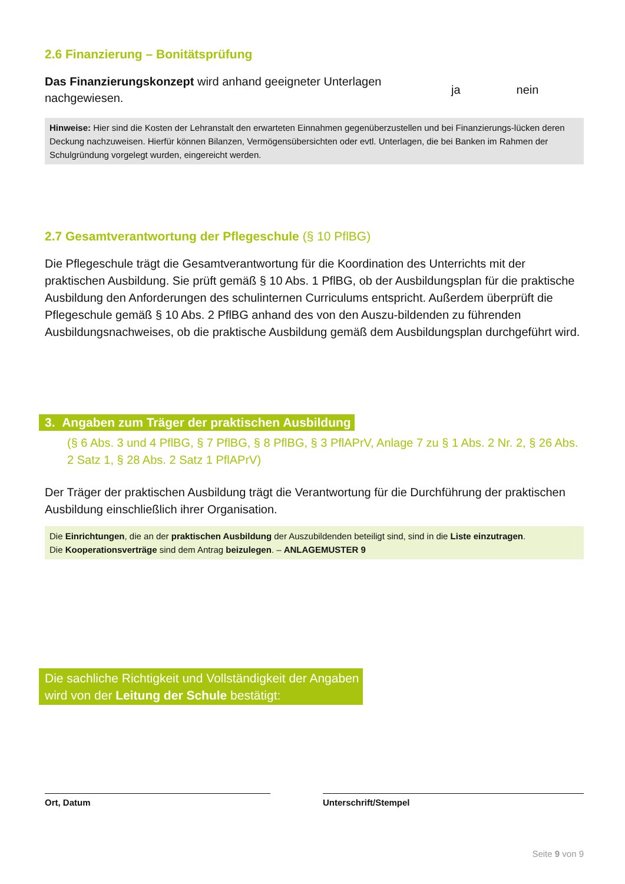2.6 Finanzierung – Bonitätsprüfung
Das Finanzierungskonzept wird anhand geeigneter Unterlagen nachgewiesen.
ja nein
Hinweise: Hier sind die Kosten der Lehranstalt den erwarteten Einnahmen gegenüberzustellen und bei Finanzierungs-lücken deren Deckung nachzuweisen. Hierfür können Bilanzen, Vermögensübersichten oder evtl. Unterlagen, die bei Banken im Rahmen der Schulgründung vorgelegt wurden, eingereicht werden.
2.7 Gesamtverantwortung der Pflegeschule (§ 10 PflBG)
Die Pflegeschule trägt die Gesamtverantwortung für die Koordination des Unterrichts mit der praktischen Ausbildung. Sie prüft gemäß § 10 Abs. 1 PflBG, ob der Ausbildungsplan für die praktische Ausbildung den Anforderungen des schulinternen Curriculums entspricht. Außerdem überprüft die Pflegeschule gemäß § 10 Abs. 2 PflBG anhand des von den Auszu-bildenden zu führenden Ausbildungsnachweises, ob die praktische Ausbildung gemäß dem Ausbildungsplan durchgeführt wird.
3. Angaben zum Träger der praktischen Ausbildung
(§ 6 Abs. 3 und 4 PflBG, § 7 PflBG, § 8 PflBG, § 3 PflAPrV, Anlage 7 zu § 1 Abs. 2 Nr. 2, § 26 Abs. 2 Satz 1, § 28 Abs. 2 Satz 1 PflAPrV)
Der Träger der praktischen Ausbildung trägt die Verantwortung für die Durchführung der praktischen Ausbildung einschließlich ihrer Organisation.
Die Einrichtungen, die an der praktischen Ausbildung der Auszubildenden beteiligt sind, sind in die Liste einzutragen.
Die Kooperationsverträge sind dem Antrag beizulegen. – ANLAGEMUSTER 9
Die sachliche Richtigkeit und Vollständigkeit der Angaben
wird von der Leitung der Schule bestätigt:
Ort, Datum Unterschrift/Stempel
Seite 9 von 9